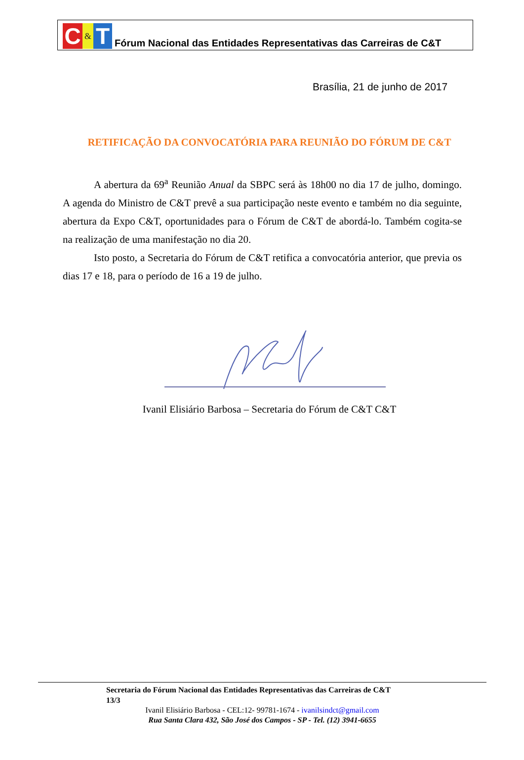C
&
T
Fórum Nacional das Entidades Representativas das Carreiras de C&T
Brasília, 21 de junho de 2017
RETIFICAÇÃO DA CONVOCATÓRIA PARA REUNIÃO DO FÓRUM DE C&T
A abertura da 69<sup>a</sup> Reunião Anual da SBPC será às 18h00 no dia 17 de julho, domingo. A agenda do Ministro de C&T prevê a sua participação neste evento e também no dia seguinte, abertura da Expo C&T, oportunidades para o Fórum de C&T de abordá-lo. Também cogita-se na realização de uma manifestação no dia 20.
Isto posto, a Secretaria do Fórum de C&T retifica a convocatória anterior, que previa os dias 17 e 18, para o período de 16 a 19 de julho.
Ivanil Elisiário Barbosa – Secretaria do Fórum de C&T C&T
Secretaria do Fórum Nacional das Entidades Representativas das Carreiras de C&T
13/3
Ivanil Elisiário Barbosa - CEL:12- 99781-1674 - ivanilsindct@gmail.com
Rua Santa Clara 432, São José dos Campos - SP - Tel. (12) 3941-6655